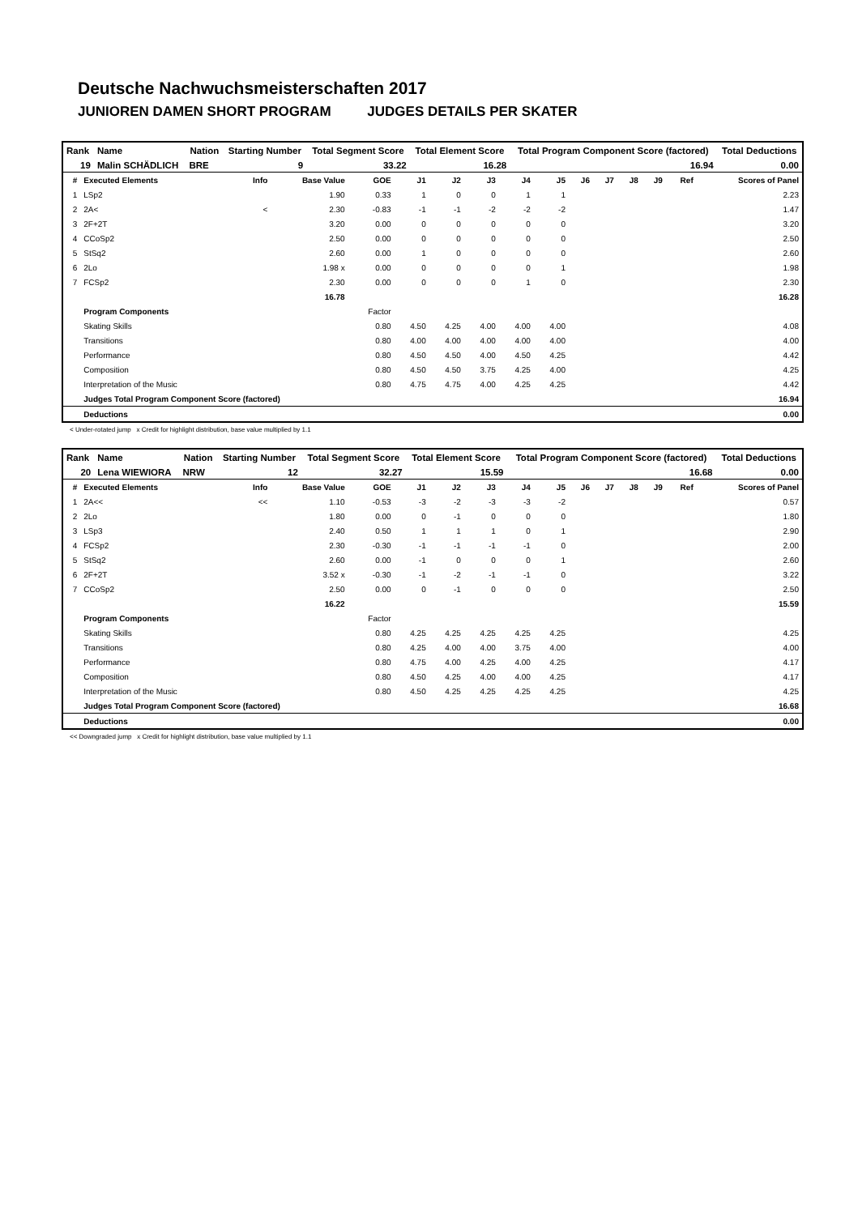Deutsche Nachwuchsmeisterschaften 2017
JUNIOREN DAMEN SHORT PROGRAM JUDGES DETAILS PER SKATER
| Rank | Name | Nation | Starting Number | Total Segment Score | Total Element Score | Total Program Component Score (factored) | Total Deductions |
| 19 | Malin SCHÄDLICH | BRE | 9 | 33.22 | 16.28 | 16.94 | 0.00 |
| # | Executed Elements | Info | Base Value | GOE | J1 | J2 | J3 | J4 | J5 | J6 | J7 | J8 | J9 | Ref | Scores of Panel |
| --- | --- | --- | --- | --- | --- | --- | --- | --- | --- | --- | --- | --- | --- | --- | --- |
| 1 | LSp2 | | 1.90 | 0.33 | 1 | 0 | 0 | 1 | 1 | | | | | | 2.23 |
| 2 | 2A< | < | 2.30 | -0.83 | -1 | -1 | -2 | -2 | -2 | | | | | | 1.47 |
| 3 | 2F+2T | | 3.20 | 0.00 | 0 | 0 | 0 | 0 | 0 | | | | | | 3.20 |
| 4 | CCoSp2 | | 2.50 | 0.00 | 0 | 0 | 0 | 0 | 0 | | | | | | 2.50 |
| 5 | StSq2 | | 2.60 | 0.00 | 1 | 0 | 0 | 0 | 0 | | | | | | 2.60 |
| 6 | 2Lo | | 1.98 x | 0.00 | 0 | 0 | 0 | 0 | 1 | | | | | | 1.98 |
| 7 | FCSp2 | | 2.30 | 0.00 | 0 | 0 | 0 | 1 | 0 | | | | | | 2.30 |
| | | | 16.78 | | | | | | | | | | | | 16.28 |
| | Program Components | | | Factor | | | | | | | | | | | |
| | Skating Skills | | | 0.80 | 4.50 | 4.25 | 4.00 | 4.00 | 4.00 | | | | | | 4.08 |
| | Transitions | | | 0.80 | 4.00 | 4.00 | 4.00 | 4.00 | 4.00 | | | | | | 4.00 |
| | Performance | | | 0.80 | 4.50 | 4.50 | 4.00 | 4.50 | 4.25 | | | | | | 4.42 |
| | Composition | | | 0.80 | 4.50 | 4.50 | 3.75 | 4.25 | 4.00 | | | | | | 4.25 |
| | Interpretation of the Music | | | 0.80 | 4.75 | 4.75 | 4.00 | 4.25 | 4.25 | | | | | | 4.42 |
| | Judges Total Program Component Score (factored) | | | | | | | | | | | | | | 16.94 |
| | Deductions | | | | | | | | | | | | | | 0.00 |
< Under-rotated jump x Credit for highlight distribution, base value multiplied by 1.1
| Rank | Name | Nation | Starting Number | Total Segment Score | Total Element Score | Total Program Component Score (factored) | Total Deductions |
| 20 | Lena WIEWIORA | NRW | 12 | 32.27 | 15.59 | 16.68 | 0.00 |
| # | Executed Elements | Info | Base Value | GOE | J1 | J2 | J3 | J4 | J5 | J6 | J7 | J8 | J9 | Ref | Scores of Panel |
| --- | --- | --- | --- | --- | --- | --- | --- | --- | --- | --- | --- | --- | --- | --- | --- |
| 1 | 2A<< | << | 1.10 | -0.53 | -3 | -2 | -3 | -3 | -2 | | | | | | 0.57 |
| 2 | 2Lo | | 1.80 | 0.00 | 0 | -1 | 0 | 0 | 0 | | | | | | 1.80 |
| 3 | LSp3 | | 2.40 | 0.50 | 1 | 1 | 1 | 0 | 1 | | | | | | 2.90 |
| 4 | FCSp2 | | 2.30 | -0.30 | -1 | -1 | -1 | -1 | 0 | | | | | | 2.00 |
| 5 | StSq2 | | 2.60 | 0.00 | -1 | 0 | 0 | 0 | 1 | | | | | | 2.60 |
| 6 | 2F+2T | | 3.52 x | -0.30 | -1 | -2 | -1 | -1 | 0 | | | | | | 3.22 |
| 7 | CCoSp2 | | 2.50 | 0.00 | 0 | -1 | 0 | 0 | 0 | | | | | | 2.50 |
| | | | 16.22 | | | | | | | | | | | | 15.59 |
| | Program Components | | | Factor | | | | | | | | | | | |
| | Skating Skills | | | 0.80 | 4.25 | 4.25 | 4.25 | 4.25 | 4.25 | | | | | | 4.25 |
| | Transitions | | | 0.80 | 4.25 | 4.00 | 4.00 | 3.75 | 4.00 | | | | | | 4.00 |
| | Performance | | | 0.80 | 4.75 | 4.00 | 4.25 | 4.00 | 4.25 | | | | | | 4.17 |
| | Composition | | | 0.80 | 4.50 | 4.25 | 4.00 | 4.00 | 4.25 | | | | | | 4.17 |
| | Interpretation of the Music | | | 0.80 | 4.50 | 4.25 | 4.25 | 4.25 | 4.25 | | | | | | 4.25 |
| | Judges Total Program Component Score (factored) | | | | | | | | | | | | | | 16.68 |
| | Deductions | | | | | | | | | | | | | | 0.00 |
<< Downgraded jump x Credit for highlight distribution, base value multiplied by 1.1